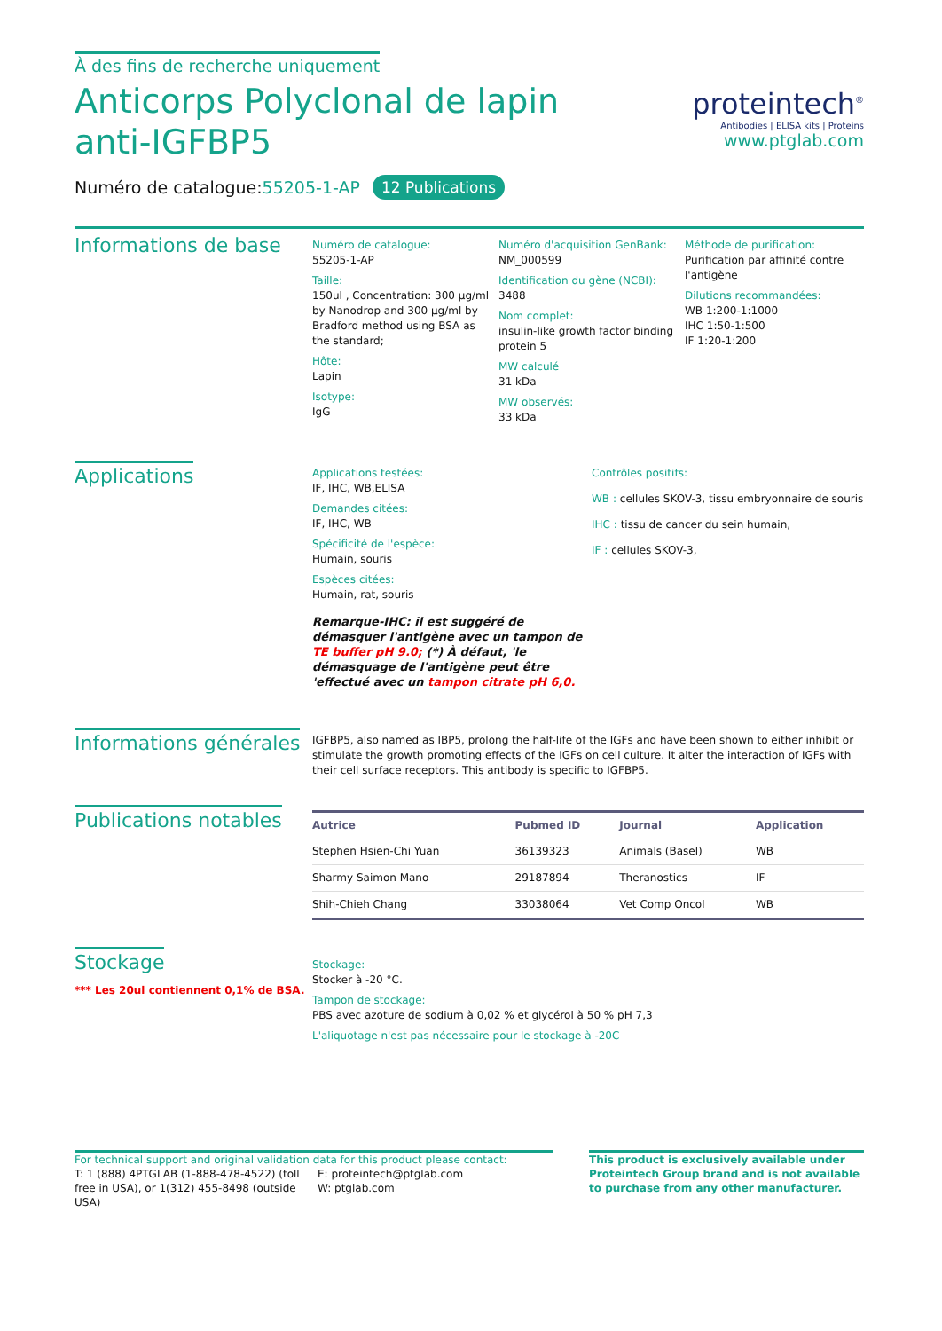À des fins de recherche uniquement
Anticorps Polyclonal de lapin anti-IGFBP5
Numéro de catalogue:55205-1-AP 12 Publications
proteintech<sup>®</sup>
Antibodies | ELISA kits | Proteins
www.ptglab.com
Informations de base
Numéro de catalogue:
55205-1-AP
Taille:
150ul , Concentration: 300 μg/ml by Nanodrop and 300 μg/ml by Bradford method using BSA as the standard;
Hôte:
Lapin
Isotype:
IgG
Numéro d'acquisition GenBank:
NM_000599
Identification du gène (NCBI):
3488
Nom complet:
insulin-like growth factor binding protein 5
MW calculé
31 kDa
MW observés:
33 kDa
Méthode de purification:
Purification par affinité contre l'antigène
Dilutions recommandées:
WB 1:200-1:1000
IHC 1:50-1:500
IF 1:20-1:200
Applications
Applications testées:
IF, IHC, WB,ELISA
Demandes citées:
IF, IHC, WB
Spécificité de l'espèce:
Humain, souris
Espèces citées:
Humain, rat, souris
Remarque-IHC: il est suggéré de démasquer l'antigène avec un tampon de TE buffer pH 9.0; (*) À défaut, 'le démasquage de l'antigène peut être 'effectué avec un tampon citrate pH 6,0.
Contrôles positifs:
WB : cellules SKOV-3, tissu embryonnaire de souris
IHC : tissu de cancer du sein humain,
IF : cellules SKOV-3,
Informations générales
IGFBP5, also named as IBP5, prolong the half-life of the IGFs and have been shown to either inhibit or stimulate the growth promoting effects of the IGFs on cell culture. It alter the interaction of IGFs with their cell surface receptors. This antibody is specific to IGFBP5.
Publications notables
| Autrice | Pubmed ID | Journal | Application |
| --- | --- | --- | --- |
| Stephen Hsien-Chi Yuan | 36139323 | Animals (Basel) | WB |
| Sharmy Saimon Mano | 29187894 | Theranostics | IF |
| Shih-Chieh Chang | 33038064 | Vet Comp Oncol | WB |
Stockage
*** Les 20ul contiennent 0,1% de BSA.
Stockage:
Stocker à -20 °C.
Tampon de stockage:
PBS avec azoture de sodium à 0,02 % et glycérol à 50 % pH 7,3
L'aliquotage n'est pas nécessaire pour le stockage à -20C
For technical support and original validation data for this product please contact:
T: 1 (888) 4PTGLAB (1-888-478-4522) (toll free in USA), or 1(312) 455-8498 (outside USA)
E: proteintech@ptglab.com
W: ptglab.com
This product is exclusively available under Proteintech Group brand and is not available to purchase from any other manufacturer.